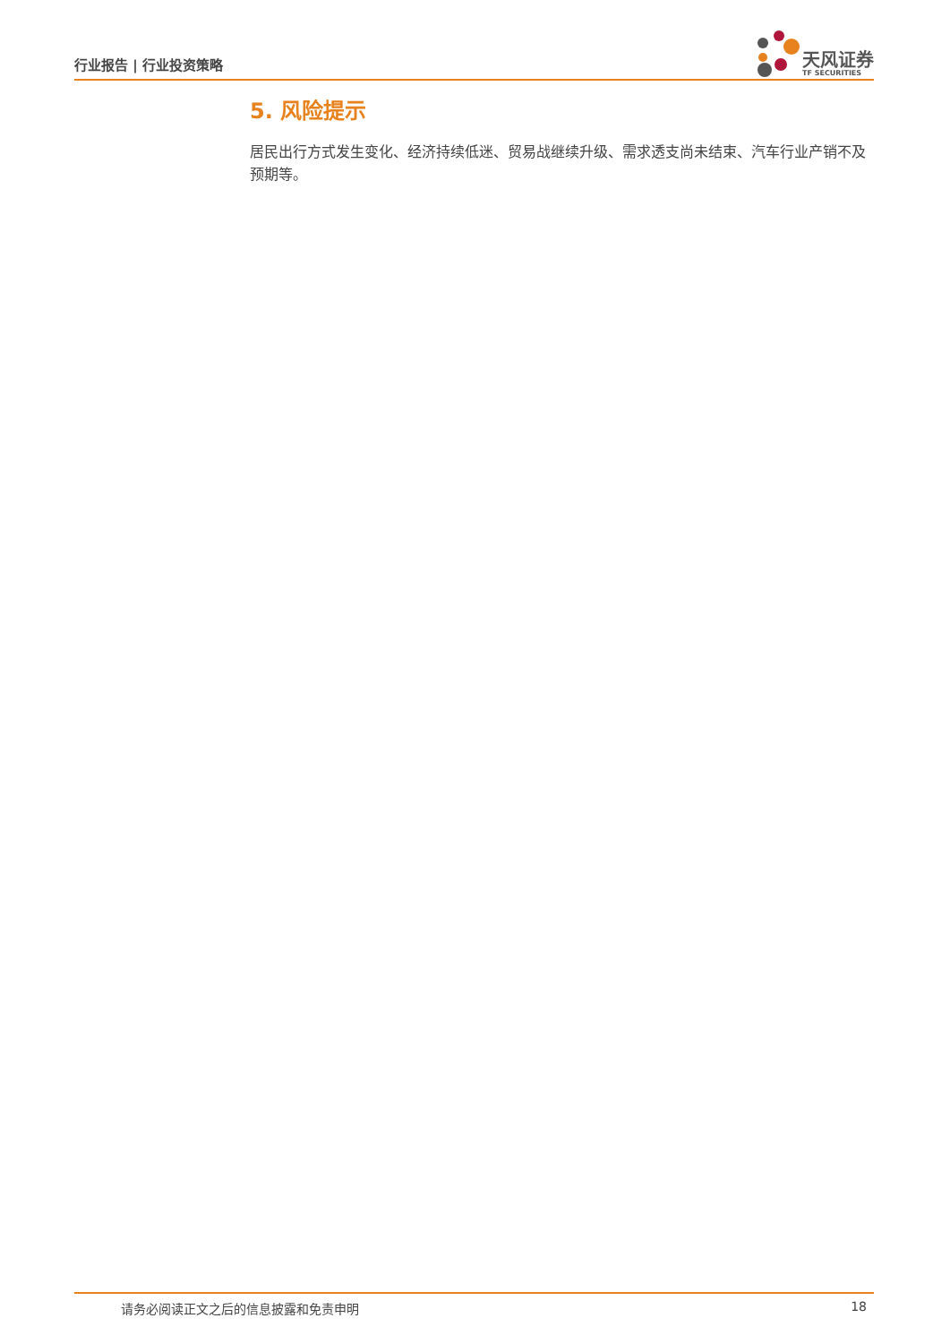行业报告 | 行业投资策略
天风证券
TF SECURITIES
5. 风险提示
居民出行方式发生变化、经济持续低迷、贸易战继续升级、需求透支尚未结束、汽车行业产销不及预期等。
请务必阅读正文之后的信息披露和免责申明 18